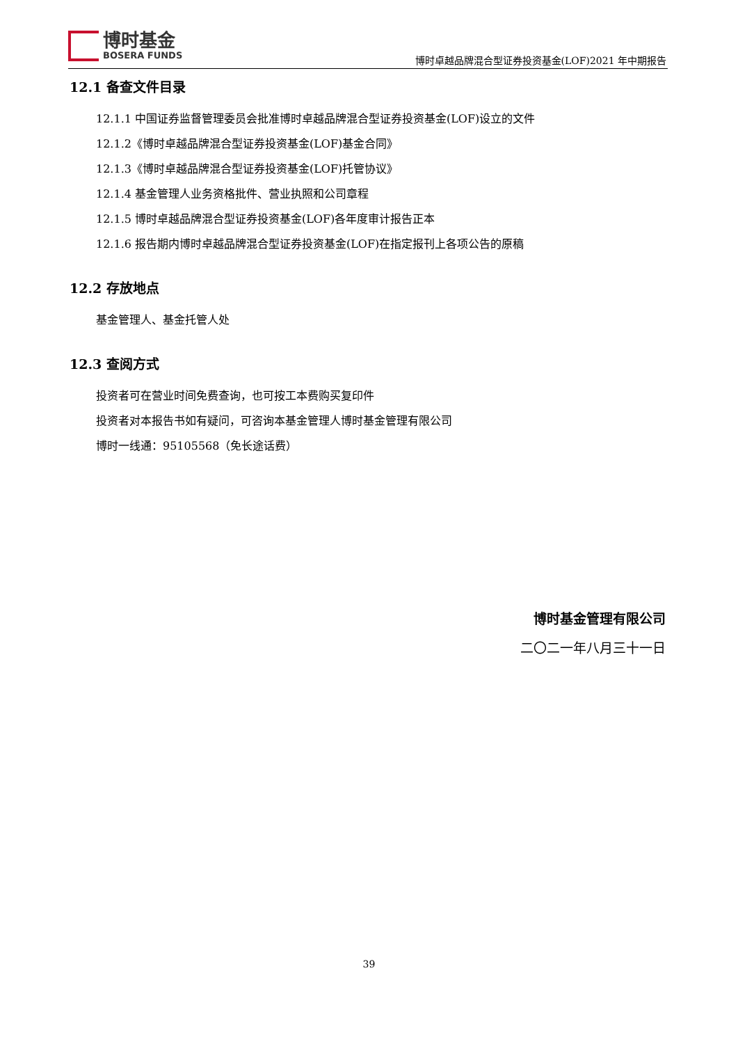博时基金
BOSERA FUNDS
博时卓越品牌混合型证券投资基金(LOF)2021 年中期报告
12.1 备查文件目录
12.1.1 中国证券监督管理委员会批准博时卓越品牌混合型证券投资基金(LOF)设立的文件
12.1.2《博时卓越品牌混合型证券投资基金(LOF)基金合同》
12.1.3《博时卓越品牌混合型证券投资基金(LOF)托管协议》
12.1.4 基金管理人业务资格批件、营业执照和公司章程
12.1.5 博时卓越品牌混合型证券投资基金(LOF)各年度审计报告正本
12.1.6 报告期内博时卓越品牌混合型证券投资基金(LOF)在指定报刊上各项公告的原稿
12.2 存放地点
基金管理人、基金托管人处
12.3 查阅方式
投资者可在营业时间免费查询，也可按工本费购买复印件
投资者对本报告书如有疑问，可咨询本基金管理人博时基金管理有限公司
博时一线通：95105568（免长途话费）
博时基金管理有限公司
二〇二一年八月三十一日
39